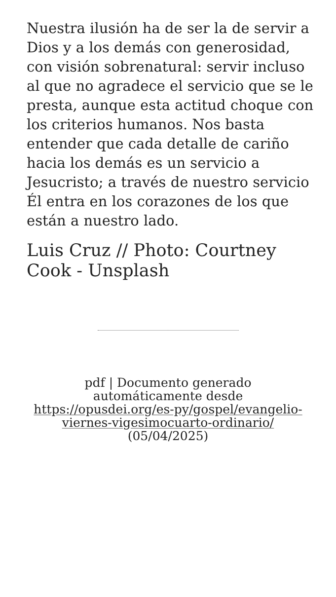Nuestra ilusión ha de ser la de servir a Dios y a los demás con generosidad, con visión sobrenatural: servir incluso al que no agradece el servicio que se le presta, aunque esta actitud choque con los criterios humanos. Nos basta entender que cada detalle de cariño hacia los demás es un servicio a Jesucristo; a través de nuestro servicio Él entra en los corazones de los que están a nuestro lado.
Luis Cruz // Photo: Courtney Cook - Unsplash
pdf | Documento generado automáticamente desde https://opusdei.org/es-py/gospel/evangelio-viernes-vigesimocuarto-ordinario/ (05/04/2025)